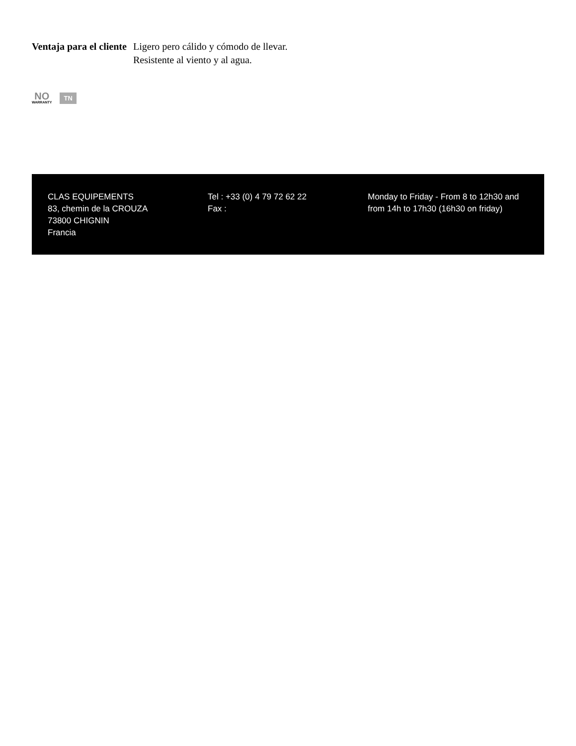Ventaja para el cliente
Ligero pero cálido y cómodo de llevar.
Resistente al viento y al agua.
NO
WARRANTY
TN
CLAS EQUIPEMENTS
83, chemin de la CROUZA
73800 CHIGNIN
Francia
Tel : +33 (0) 4 79 72 62 22
Fax :
Monday to Friday - From 8 to 12h30 and from 14h to 17h30 (16h30 on friday)